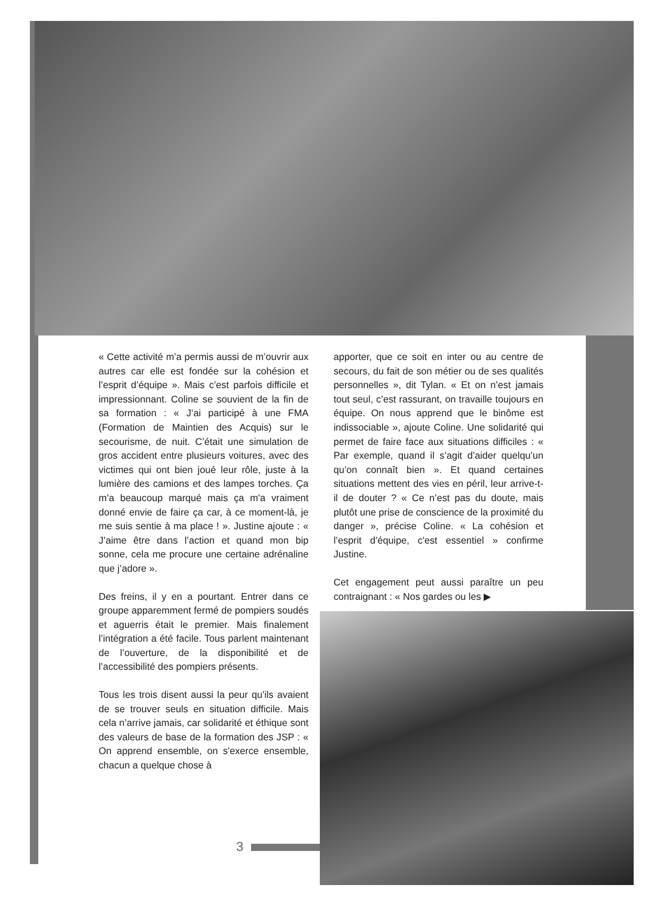« Cette activité m’a permis aussi de m’ouvrir aux autres car elle est fondée sur la cohésion et l’esprit d’équipe ». Mais c’est parfois difficile et impressionnant. Coline se souvient de la fin de sa formation : « J’ai participé à une FMA (Formation de Maintien des Acquis) sur le secourisme, de nuit. C’était une simulation de gros accident entre plusieurs voitures, avec des victimes qui ont bien joué leur rôle, juste à la lumière des camions et des lampes torches. Ça m’a beaucoup marqué mais ça m'a vraiment donné envie de faire ça car, à ce moment-là, je me suis sentie à ma place ! ». Justine ajoute : « J’aime être dans l’action et quand mon bip sonne, cela me procure une certaine adrénaline que j’adore ».
Des freins, il y en a pourtant. Entrer dans ce groupe apparemment fermé de pompiers soudés et aguerris était le premier. Mais finalement l’intégration a été facile. Tous parlent maintenant de l’ouverture, de la disponibilité et de l’accessibilité des pompiers présents.
Tous les trois disent aussi la peur qu'ils avaient de se trouver seuls en situation difficile. Mais cela n’arrive jamais, car solidarité et éthique sont des valeurs de base de la formation des JSP : « On apprend ensemble, on s'exerce ensemble, chacun a quelque chose à
apporter, que ce soit en inter ou au centre de secours, du fait de son métier ou de ses qualités personnelles », dit Tylan. « Et on n’est jamais tout seul, c’est rassurant, on travaille toujours en équipe. On nous apprend que le binôme est indissociable », ajoute Coline. Une solidarité qui permet de faire face aux situations difficiles : « Par exemple, quand il s’agit d’aider quelqu’un qu’on connaît bien ». Et quand certaines situations mettent des vies en péril, leur arrive-t-il de douter ? « Ce n’est pas du doute, mais plutôt une prise de conscience de la proximité du danger », précise Coline. « La cohésion et l’esprit d’équipe, c'est essentiel » confirme Justine.
Cet engagement peut aussi paraître un peu contraignant : « Nos gardes ou les ▶
3